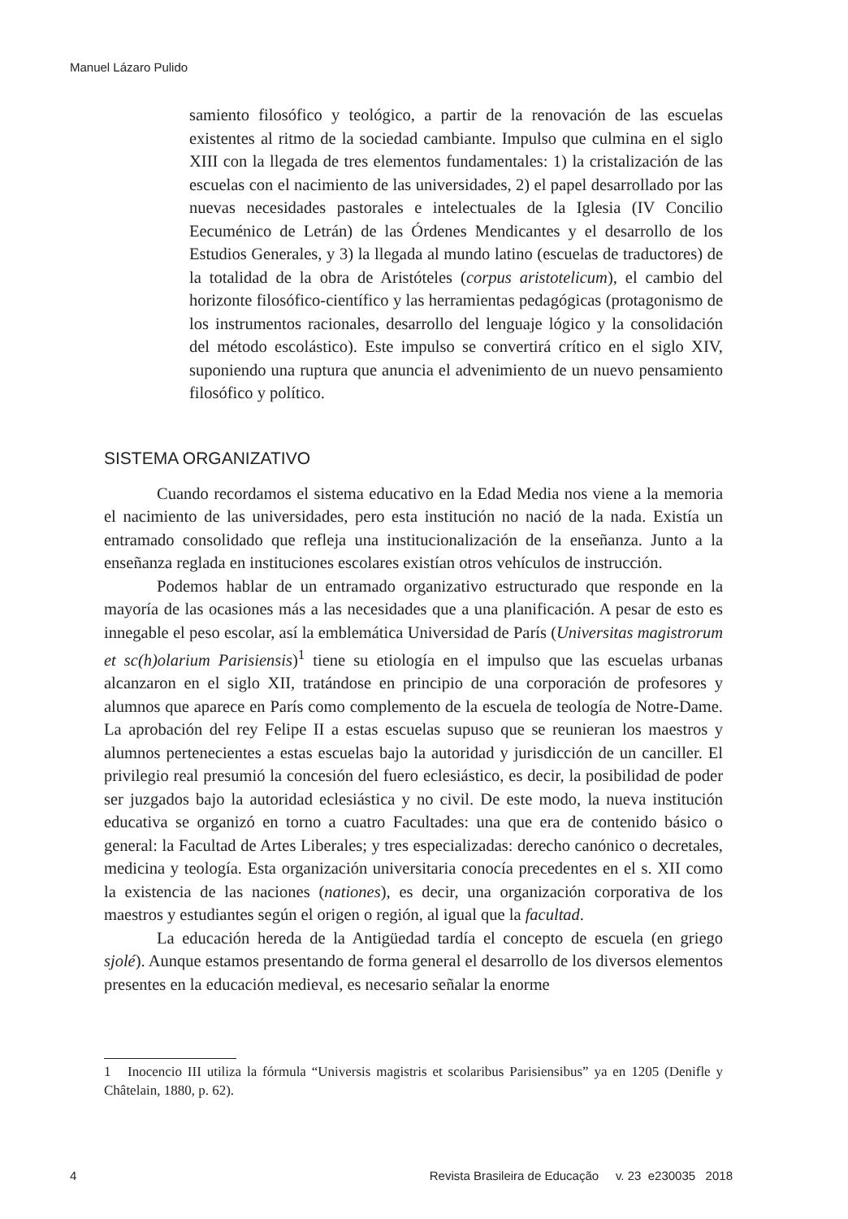Manuel Lázaro Pulido
samiento filosófico y teológico, a partir de la renovación de las escuelas existentes al ritmo de la sociedad cambiante. Impulso que culmina en el siglo XIII con la llegada de tres elementos fundamentales: 1) la cristalización de las escuelas con el nacimiento de las universidades, 2) el papel desarrollado por las nuevas necesidades pastorales e intelectuales de la Iglesia (IV Concilio Eecuménico de Letrán) de las Órdenes Mendicantes y el desarrollo de los Estudios Generales, y 3) la llegada al mundo latino (escuelas de traductores) de la totalidad de la obra de Aristóteles (corpus aristotelicum), el cambio del horizonte filosófico-científico y las herramientas pedagógicas (protagonismo de los instrumentos racionales, desarrollo del lenguaje lógico y la consolidación del método escolástico). Este impulso se convertirá crítico en el siglo XIV, suponiendo una ruptura que anuncia el advenimiento de un nuevo pensamiento filosófico y político.
SISTEMA ORGANIZATIVO
Cuando recordamos el sistema educativo en la Edad Media nos viene a la memoria el nacimiento de las universidades, pero esta institución no nació de la nada. Existía un entramado consolidado que refleja una institucionalización de la enseñanza. Junto a la enseñanza reglada en instituciones escolares existían otros vehículos de instrucción.
Podemos hablar de un entramado organizativo estructurado que responde en la mayoría de las ocasiones más a las necesidades que a una planificación. A pesar de esto es innegable el peso escolar, así la emblemática Universidad de París (Universitas magistrorum et sc(h)olarium Parisiensis)<sup>1</sup> tiene su etiología en el impulso que las escuelas urbanas alcanzaron en el siglo XII, tratándose en principio de una corporación de profesores y alumnos que aparece en París como complemento de la escuela de teología de Notre-Dame. La aprobación del rey Felipe II a estas escuelas supuso que se reunieran los maestros y alumnos pertenecientes a estas escuelas bajo la autoridad y jurisdicción de un canciller. El privilegio real presumió la concesión del fuero eclesiástico, es decir, la posibilidad de poder ser juzgados bajo la autoridad eclesiástica y no civil. De este modo, la nueva institución educativa se organizó en torno a cuatro Facultades: una que era de contenido básico o general: la Facultad de Artes Liberales; y tres especializadas: derecho canónico o decretales, medicina y teología. Esta organización universitaria conocía precedentes en el s. XII como la existencia de las naciones (nationes), es decir, una organización corporativa de los maestros y estudiantes según el origen o región, al igual que la facultad.
La educación hereda de la Antigüedad tardía el concepto de escuela (en griego sjolé). Aunque estamos presentando de forma general el desarrollo de los diversos elementos presentes en la educación medieval, es necesario señalar la enorme
1 Inocencio III utiliza la fórmula “Universis magistris et scolaribus Parisiensibus” ya en 1205 (Denifle y Châtelain, 1880, p. 62).
4 Revista Brasileira de Educação v. 23 e230035 2018